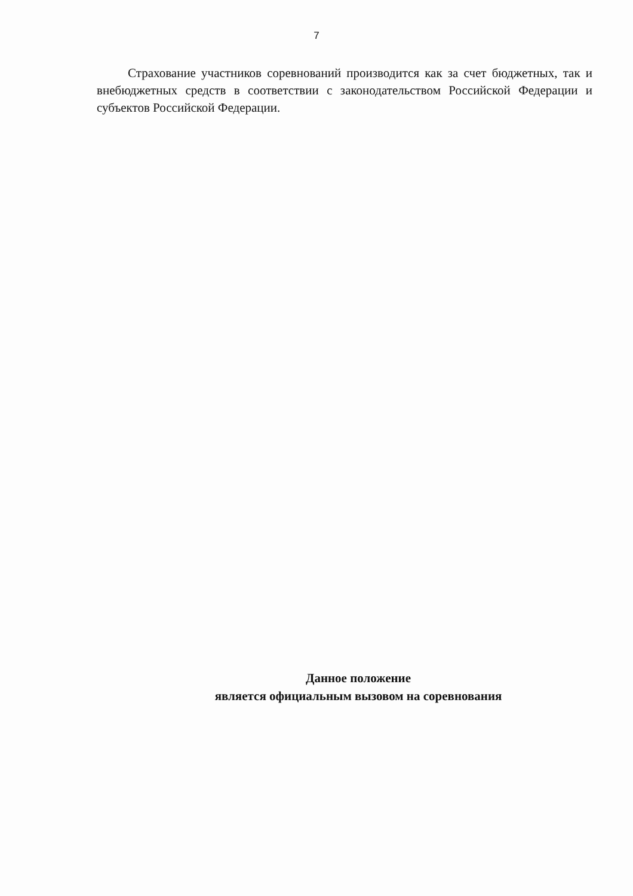7
Страхование участников соревнований производится как за счет бюджетных, так и внебюджетных средств в соответствии с законодательством Российской Федерации и субъектов Российской Федерации.
Данное положение
является официальным вызовом на соревнования